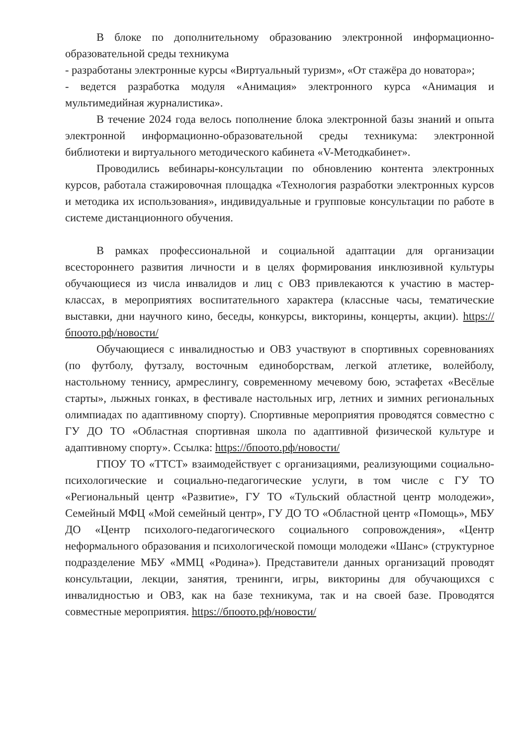В блоке по дополнительному образованию электронной информационно-образовательной среды техникума
- разработаны электронные курсы «Виртуальный туризм», «От стажёра до новатора»;
- ведется разработка модуля «Анимация» электронного курса «Анимация и мультимедийная журналистика».
В течение 2024 года велось пополнение блока электронной базы знаний и опыта электронной информационно-образовательной среды техникума: электронной библиотеки и виртуального методического кабинета «V-Методкабинет».
Проводились вебинары-консультации по обновлению контента электронных курсов, работала стажировочная площадка «Технология разработки электронных курсов и методика их использования», индивидуальные и групповые консультации по работе в системе дистанционного обучения.
В рамках профессиональной и социальной адаптации для организации всестороннего развития личности и в целях формирования инклюзивной культуры обучающиеся из числа инвалидов и лиц с ОВЗ привлекаются к участию в мастер-классах, в мероприятиях воспитательного характера (классные часы, тематические выставки, дни научного кино, беседы, конкурсы, викторины, концерты, акции). https://бпоото.рф/новости/
Обучающиеся с инвалидностью и ОВЗ участвуют в спортивных соревнованиях (по футболу, футзалу, восточным единоборствам, легкой атлетике, волейболу, настольному теннису, армреслингу, современному мечевому бою, эстафетах «Весёлые старты», лыжных гонках, в фестивале настольных игр, летних и зимних региональных олимпиадах по адаптивному спорту). Спортивные мероприятия проводятся совместно с ГУ ДО ТО «Областная спортивная школа по адаптивной физической культуре и адаптивному спорту». Ссылка: https://бпоото.рф/новости/
ГПОУ ТО «ТТСТ» взаимодействует с организациями, реализующими социально-психологические и социально-педагогические услуги, в том числе с ГУ ТО «Региональный центр «Развитие», ГУ ТО «Тульский областной центр молодежи», Семейный МФЦ «Мой семейный центр», ГУ ДО ТО «Областной центр «Помощь», МБУ ДО «Центр психолого-педагогического социального сопровождения», «Центр неформального образования и психологической помощи молодежи «Шанс» (структурное подразделение МБУ «ММЦ «Родина»). Представители данных организаций проводят консультации, лекции, занятия, тренинги, игры, викторины для обучающихся с инвалидностью и ОВЗ, как на базе техникума, так и на своей базе. Проводятся совместные мероприятия. https://бпоото.рф/новости/